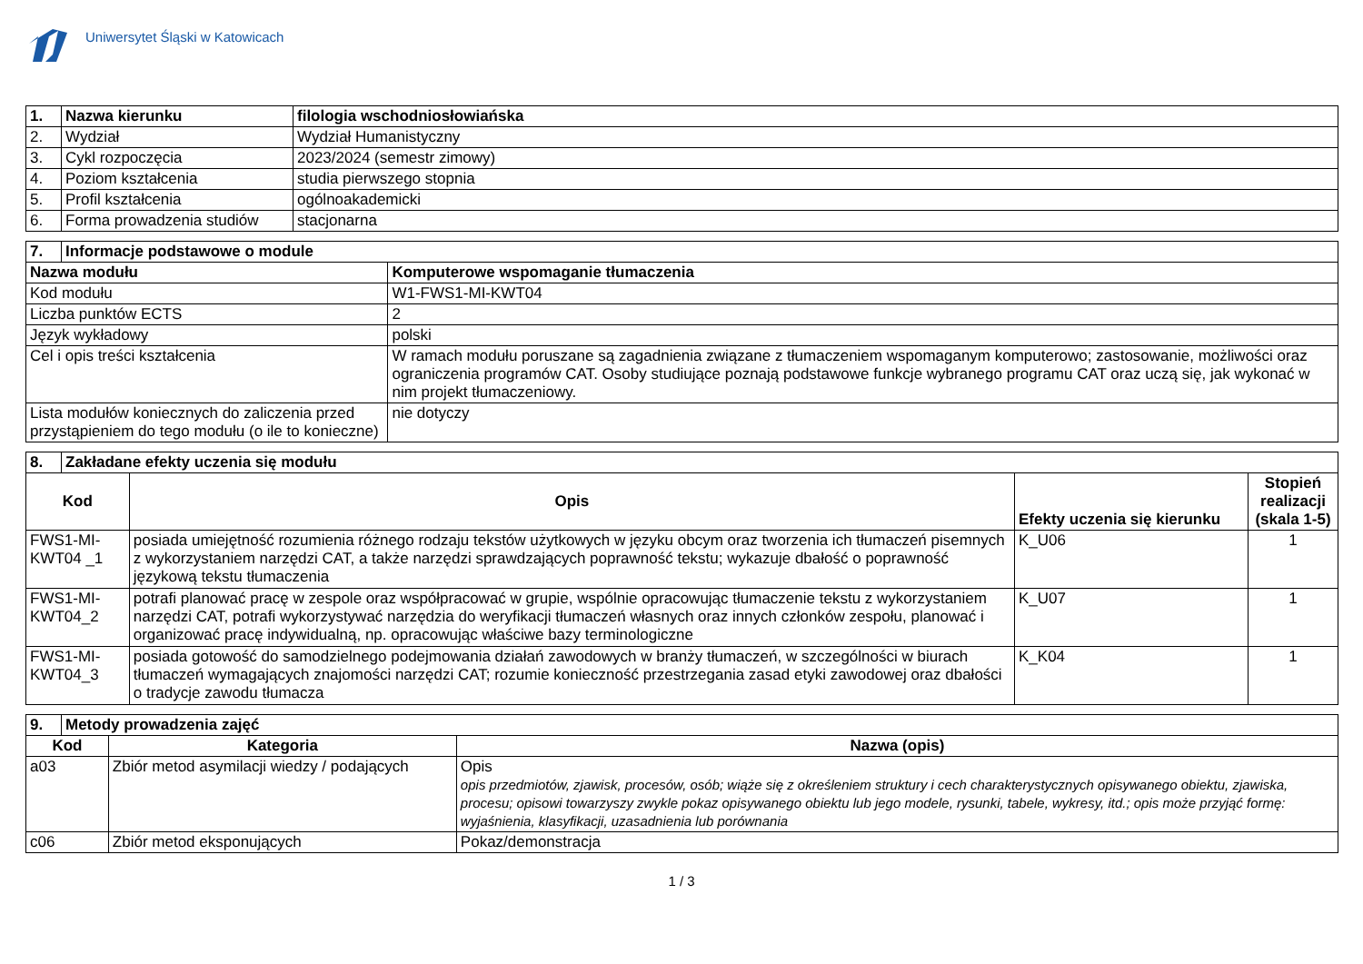Uniwersytet Śląski w Katowicach
| 1. | Nazwa kierunku | filologia wschodniosłowiańska |
| --- | --- | --- |
| 2. | Wydział | Wydział Humanistyczny |
| 3. | Cykl rozpoczęcia | 2023/2024 (semestr zimowy) |
| 4. | Poziom kształcenia | studia pierwszego stopnia |
| 5. | Profil kształcenia | ogólnoakademicki |
| 6. | Forma prowadzenia studiów | stacjonarna |
| 7. | Informacje podstawowe o module | |
| --- | --- | --- |
| Nazwa modułu | | Komputerowe wspomaganie tłumaczenia |
| Kod modułu | | W1-FWS1-MI-KWT04 |
| Liczba punktów ECTS | | 2 |
| Język wykładowy | | polski |
| Cel i opis treści kształcenia | | W ramach modułu poruszane są zagadnienia związane z tłumaczeniem wspomaganym komputerowo; zastosowanie, możliwości oraz ograniczenia programów CAT. Osoby studiujące poznają podstawowe funkcje wybranego programu CAT oraz uczą się, jak wykonać w nim projekt tłumaczeniowy. |
| Lista modułów koniecznych do zaliczenia przed przystąpieniem do tego modułu (o ile to konieczne) | | nie dotyczy |
| 8. | Zakładane efekty uczenia się modułu | | | |
| --- | --- | --- | --- | --- |
| Kod | | Opis | Efekty uczenia się kierunku | Stopień realizacji (skala 1-5) |
| FWS1-MI-KWT04 _1 | | posiada umiejętność rozumienia różnego rodzaju tekstów użytkowych w języku obcym oraz tworzenia ich tłumaczeń pisemnych z wykorzystaniem narzędzi CAT, a także narzędzi sprawdzających poprawność tekstu; wykazuje dbałość o poprawność językową tekstu tłumaczenia | K_U06 | 1 |
| FWS1-MI-KWT04_2 | | potrafi planować pracę w zespole oraz współpracować w grupie, wspólnie opracowując tłumaczenie tekstu z wykorzystaniem narzędzi CAT, potrafi wykorzystywać narzędzia do weryfikacji tłumaczeń własnych oraz innych członków zespołu, planować i organizować pracę indywidualną, np. opracowując właściwe bazy terminologiczne | K_U07 | 1 |
| FWS1-MI-KWT04_3 | | posiada gotowość do samodzielnego podejmowania działań zawodowych w branży tłumaczeń, w szczególności w biurach tłumaczeń wymagających znajomości narzędzi CAT; rozumie konieczność przestrzegania zasad etyki zawodowej oraz dbałości o tradycje zawodu tłumacza | K_K04 | 1 |
| 9. | Metody prowadzenia zajęć | | |
| --- | --- | --- | --- |
| Kod | | Kategoria | Nazwa (opis) |
| a03 | | Zbiór metod asymilacji wiedzy / podających | Opis opis przedmiotów, zjawisk, procesów, osób; wiąże się z określeniem struktury i cech charakterystycznych opisywanego obiektu, zjawiska, procesu; opisowi towarzyszy zwykle pokaz opisywanego obiektu lub jego modele, rysunki, tabele, wykresy, itd.; opis może przyjąć formę: wyjaśnienia, klasyfikacji, uzasadnienia lub porównania |
| c06 | | Zbiór metod eksponujących | Pokaz/demonstracja |
1 / 3